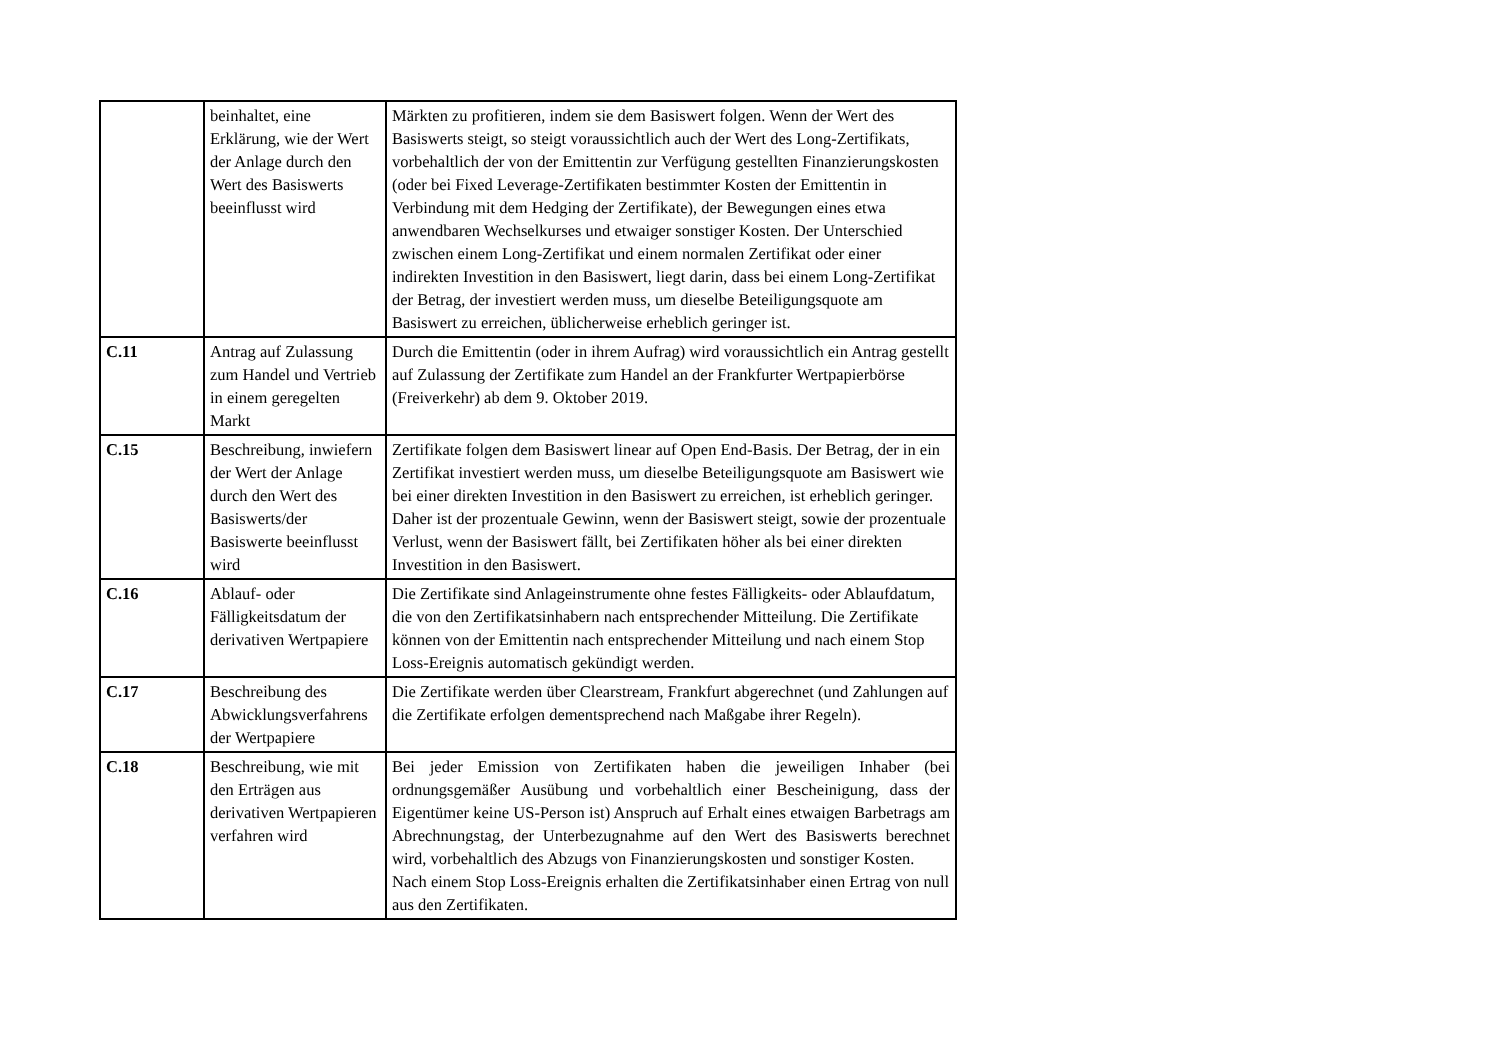| | beinhaltet, eine Erklärung, wie der Wert der Anlage durch den Wert des Basiswerts beeinflusst wird | Märkten zu profitieren, indem sie dem Basiswert folgen. Wenn der Wert des Basiswerts steigt, so steigt voraussichtlich auch der Wert des Long-Zertifikats, vorbehaltlich der von der Emittentin zur Verfügung gestellten Finanzierungskosten (oder bei Fixed Leverage-Zertifikaten bestimmter Kosten der Emittentin in Verbindung mit dem Hedging der Zertifikate), der Bewegungen eines etwa anwendbaren Wechselkurses und etwaiger sonstiger Kosten. Der Unterschied zwischen einem Long-Zertifikat und einem normalen Zertifikat oder einer indirekten Investition in den Basiswert, liegt darin, dass bei einem Long-Zertifikat der Betrag, der investiert werden muss, um dieselbe Beteiligungsquote am Basiswert zu erreichen, üblicherweise erheblich geringer ist. |
| C.11 | Antrag auf Zulassung zum Handel und Vertrieb in einem geregelten Markt | Durch die Emittentin (oder in ihrem Aufrag) wird voraussichtlich ein Antrag gestellt auf Zulassung der Zertifikate zum Handel an der Frankfurter Wertpapierbörse (Freiverkehr) ab dem 9. Oktober 2019. |
| C.15 | Beschreibung, inwiefern der Wert der Anlage durch den Wert des Basiswerts/der Basiswerte beeinflusst wird | Zertifikate folgen dem Basiswert linear auf Open End-Basis. Der Betrag, der in ein Zertifikat investiert werden muss, um dieselbe Beteiligungsquote am Basiswert wie bei einer direkten Investition in den Basiswert zu erreichen, ist erheblich geringer. Daher ist der prozentuale Gewinn, wenn der Basiswert steigt, sowie der prozentuale Verlust, wenn der Basiswert fällt, bei Zertifikaten höher als bei einer direkten Investition in den Basiswert. |
| C.16 | Ablauf- oder Fälligkeitsdatum der derivativen Wertpapiere | Die Zertifikate sind Anlageinstrumente ohne festes Fälligkeits- oder Ablaufdatum, die von den Zertifikatsinhabern nach entsprechender Mitteilung. Die Zertifikate können von der Emittentin nach entsprechender Mitteilung und nach einem Stop Loss-Ereignis automatisch gekündigt werden. |
| C.17 | Beschreibung des Abwicklungsverfahrens der Wertpapiere | Die Zertifikate werden über Clearstream, Frankfurt abgerechnet (und Zahlungen auf die Zertifikate erfolgen dementsprechend nach Maßgabe ihrer Regeln). |
| C.18 | Beschreibung, wie mit den Erträgen aus derivativen Wertpapieren verfahren wird | Bei jeder Emission von Zertifikaten haben die jeweiligen Inhaber (bei ordnungsgemäßer Ausübung und vorbehaltlich einer Bescheinigung, dass der Eigentümer keine US-Person ist) Anspruch auf Erhalt eines etwaigen Barbetrags am Abrechnungstag, der Unterbezugnahme auf den Wert des Basiswerts berechnet wird, vorbehaltlich des Abzugs von Finanzierungskosten und sonstiger Kosten. Nach einem Stop Loss-Ereignis erhalten die Zertifikatsinhaber einen Ertrag von null aus den Zertifikaten. |